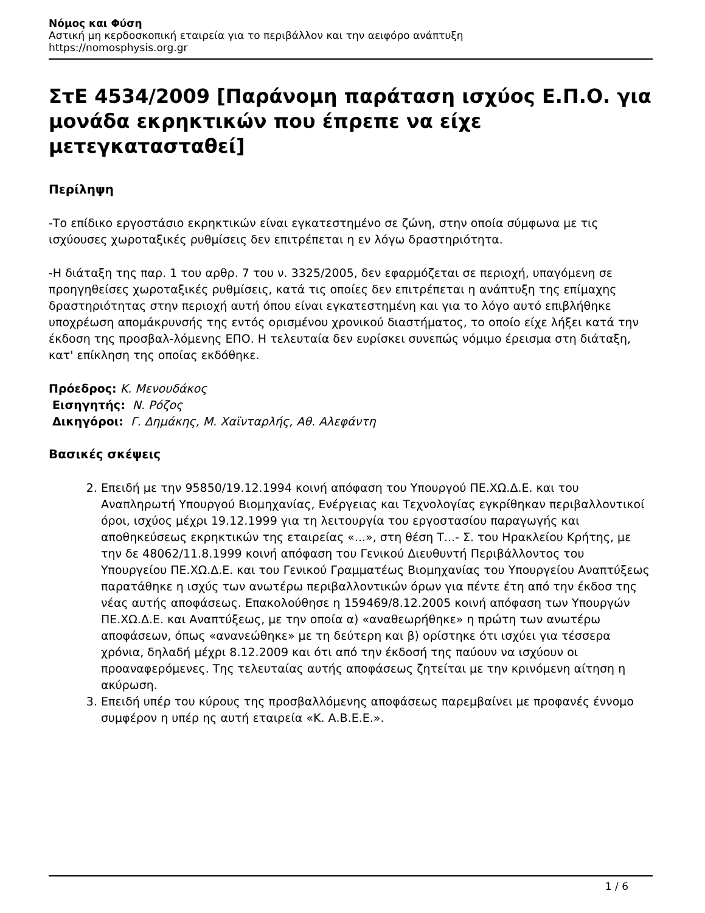Νόμος και Φύση
Αστική μη κερδοσκοπική εταιρεία για το περιβάλλον και την αειφόρο ανάπτυξη
https://nomosphysis.org.gr
ΣτΕ 4534/2009 [Παράνομη παράταση ισχύος Ε.Π.Ο. για μονάδα εκρηκτικών που έπρεπε να είχε μετεγκατασταθεί]
Περίληψη
-Το επίδικο εργοστάσιο εκρηκτικών είναι εγκατεστημένο σε ζώνη, στην οποία σύμφωνα με τις ισχύουσες χωροταξικές ρυθμίσεις δεν επιτρέπεται η εν λόγω δραστηριότητα.
-Η διάταξη της παρ. 1 του αρθρ. 7 του ν. 3325/2005, δεν εφαρμόζεται σε περιοχή, υπαγόμενη σε προηγηθείσες χωροταξικές ρυθμίσεις, κατά τις οποίες δεν επιτρέπεται η ανάπτυξη της επίμαχης δραστηριότητας στην περιοχή αυτή όπου είναι εγκατεστημένη και για το λόγο αυτό επιβλήθηκε υποχρέωση απομάκρυνσής της εντός ορισμένου χρονικού διαστήματος, το οποίο είχε λήξει κατά την έκδοση της προσβαλ-λόμενης ΕΠΟ. Η τελευταία δεν ευρίσκει συνεπώς νόμιμο έρεισμα στη διάταξη, κατ' επίκληση της οποίας εκδόθηκε.
Πρόεδρος: Κ. Μενουδάκος
Εισηγητής: Ν. Ρόζος
Δικηγόροι: Γ. Δημάκης, Μ. Χαϊνταρλής, Αθ. Αλεφάντη
Βασικές σκέψεις
2. Επειδή με την 95850/19.12.1994 κοινή απόφαση του Υπουργού ΠΕ.ΧΩ.Δ.Ε. και του Αναπληρωτή Υπουργού Βιομηχανίας, Ενέργειας και Τεχνολογίας εγκρίθηκαν περιβαλλοντικοί όροι, ισχύος μέχρι 19.12.1999 για τη λειτουργία του εργοστασίου παραγωγής και αποθηκεύσεως εκρηκτικών της εταιρείας «...», στη θέση Τ...- Σ. του Ηρακλείου Κρήτης, με την δε 48062/11.8.1999 κοινή απόφαση του Γενικού Διευθυντή Περιβάλλοντος του Υπουργείου ΠΕ.ΧΩ.Δ.Ε. και του Γενικού Γραμματέως Βιομηχανίας του Υπουργείου Αναπτύξεως παρατάθηκε η ισχύς των ανωτέρω περιβαλλοντικών όρων για πέντε έτη από την έκδοσ της νέας αυτής αποφάσεως. Επακολούθησε η 159469/8.12.2005 κοινή απόφαση των Υπουργών ΠΕ.ΧΩ.Δ.Ε. και Αναπτύξεως, με την οποία α) «αναθεωρήθηκε» η πρώτη των ανωτέρω αποφάσεων, όπως «ανανεώθηκε» με τη δεύτερη και β) ορίστηκε ότι ισχύει για τέσσερα χρόνια, δηλαδή μέχρι 8.12.2009 και ότι από την έκδοσή της παύουν να ισχύουν οι προαναφερόμενες. Της τελευταίας αυτής αποφάσεως ζητείται με την κρινόμενη αίτηση η ακύρωση.
3. Επειδή υπέρ του κύρους της προσβαλλόμενης αποφάσεως παρεμβαίνει με προφανές έννομο συμφέρον η υπέρ ης αυτή εταιρεία «Κ. Α.Β.Ε.Ε.».
1 / 6